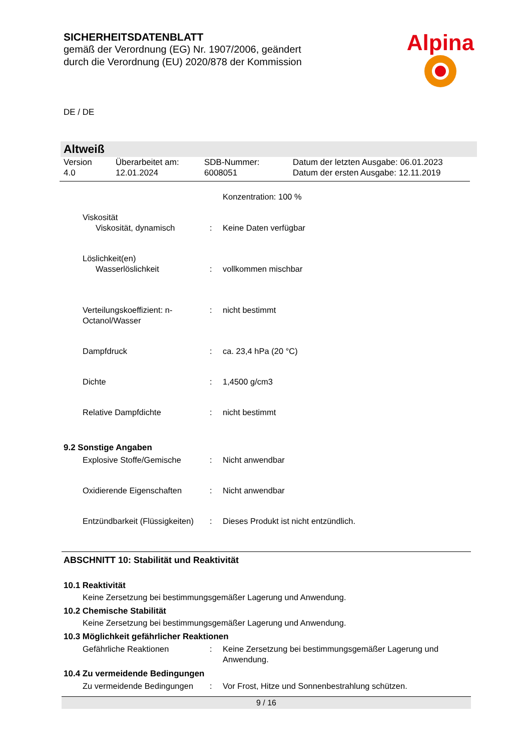SICHERHEITSDATENBLATT
gemäß der Verordnung (EG) Nr. 1907/2006, geändert
durch die Verordnung (EU) 2020/878 der Kommission
Alpina
DE / DE
Altweiß
Version
4.0
Überarbeitet am:
12.01.2024
SDB-Nummer:
6008051
Datum der letzten Ausgabe: 06.01.2023
Datum der ersten Ausgabe: 12.11.2019
Konzentration: 100 %
Viskosität
Viskosität, dynamisch
:
Keine Daten verfügbar
Löslichkeit(en)
Wasserlöslichkeit
:
vollkommen mischbar
Verteilungskoeffizient: n-Octanol/Wasser
:
nicht bestimmt
Dampfdruck
:
ca. 23,4 hPa (20 °C)
Dichte
:
1,4500 g/cm3
Relative Dampfdichte
:
nicht bestimmt
9.2 Sonstige Angaben
Explosive Stoffe/Gemische
:
Nicht anwendbar
Oxidierende Eigenschaften
:
Nicht anwendbar
Entzündbarkeit (Flüssigkeiten)
:
Dieses Produkt ist nicht entzündlich.
ABSCHNITT 10: Stabilität und Reaktivität
10.1 Reaktivität
Keine Zersetzung bei bestimmungsgemäßer Lagerung und Anwendung.
10.2 Chemische Stabilität
Keine Zersetzung bei bestimmungsgemäßer Lagerung und Anwendung.
10.3 Möglichkeit gefährlicher Reaktionen
Gefährliche Reaktionen
:
Keine Zersetzung bei bestimmungsgemäßer Lagerung und Anwendung.
10.4 Zu vermeidende Bedingungen
Zu vermeidende Bedingungen
:
Vor Frost, Hitze und Sonnenbestrahlung schützen.
9 / 16